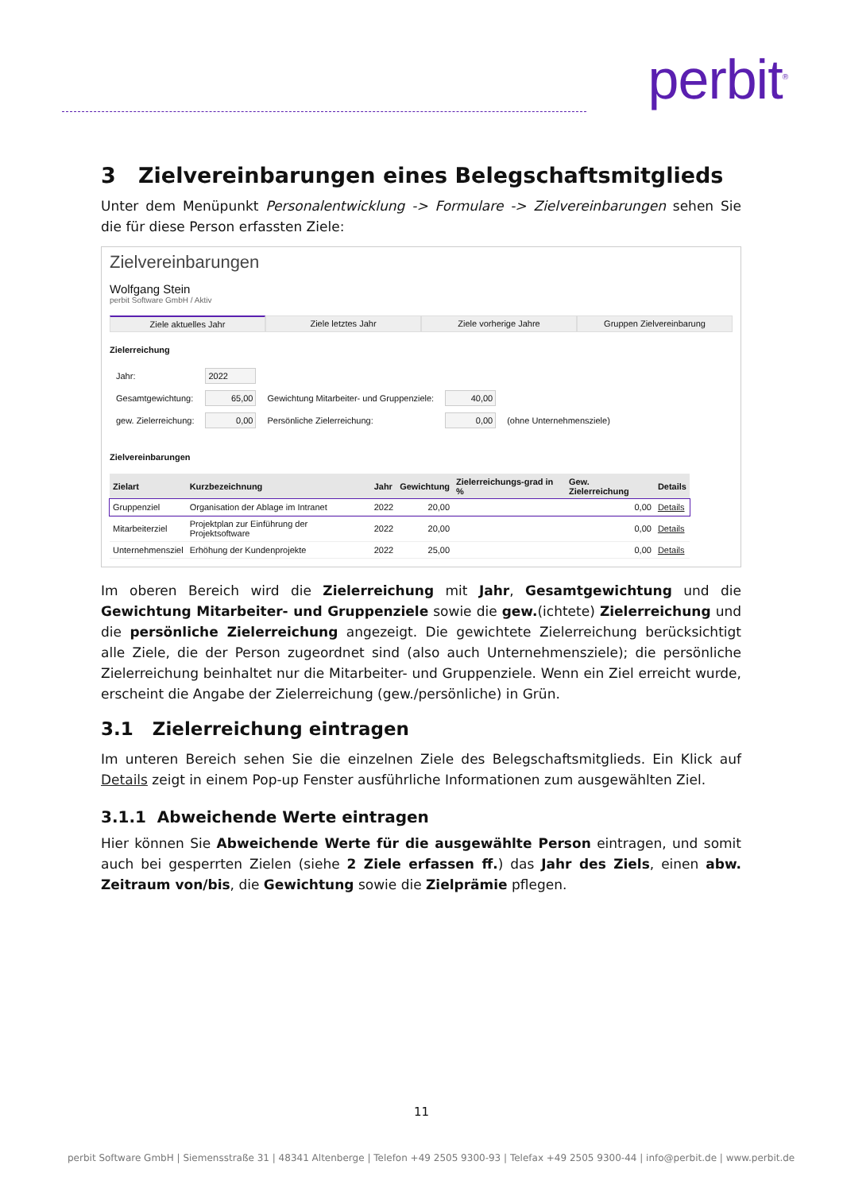perbit<sup>®</sup>
3 Zielvereinbarungen eines Belegschaftsmitglieds
Unter dem Menüpunkt Personalentwicklung -> Formulare -> Zielvereinbarungen sehen Sie die für diese Person erfassten Ziele:
Zielvereinbarungen
Wolfgang Stein
perbit Software GmbH / Aktiv
Ziele aktuelles Jahr Ziele letztes Jahr Ziele vorherige Jahre Gruppen Zielvereinbarung
Zielerreichung
| Jahr: | 2022 | | | |
| Gesamtgewichtung: | 65,00 | Gewichtung Mitarbeiter- und Gruppenziele: | 40,00 | |
| gew. Zielerreichung: | 0,00 | Persönliche Zielerreichung: | 0,00 | (ohne Unternehmensziele) |
Zielvereinbarungen
| Zielart | Kurzbezeichnung | Jahr | Gewichtung | Zielerreichungs-grad in % | Gew. Zielerreichung | Details |
| --- | --- | --- | --- | --- | --- | --- |
| Gruppenziel | Organisation der Ablage im Intranet | 2022 | 20,00 | | 0,00 | Details |
| Mitarbeiterziel | Projektplan zur Einführung der Projektsoftware | 2022 | 20,00 | | 0,00 | Details |
| Unternehmensziel | Erhöhung der Kundenprojekte | 2022 | 25,00 | | 0,00 | Details |
Im oberen Bereich wird die Zielerreichung mit Jahr, Gesamtgewichtung und die Gewichtung Mitarbeiter- und Gruppenziele sowie die gew.(ichtete) Zielerreichung und die persönliche Zielerreichung angezeigt. Die gewichtete Zielerreichung berücksichtigt alle Ziele, die der Person zugeordnet sind (also auch Unternehmensziele); die persönliche Zielerreichung beinhaltet nur die Mitarbeiter- und Gruppenziele. Wenn ein Ziel erreicht wurde, erscheint die Angabe der Zielerreichung (gew./persönliche) in Grün.
3.1 Zielerreichung eintragen
Im unteren Bereich sehen Sie die einzelnen Ziele des Belegschaftsmitglieds. Ein Klick auf Details zeigt in einem Pop-up Fenster ausführliche Informationen zum ausgewählten Ziel.
3.1.1 Abweichende Werte eintragen
Hier können Sie Abweichende Werte für die ausgewählte Person eintragen, und somit auch bei gesperrten Zielen (siehe 2 Ziele erfassen ff.) das Jahr des Ziels, einen abw. Zeitraum von/bis, die Gewichtung sowie die Zielprämie pflegen.
11
perbit Software GmbH | Siemensstraße 31 | 48341 Altenberge | Telefon +49 2505 9300-93 | Telefax +49 2505 9300-44 | info@perbit.de | www.perbit.de